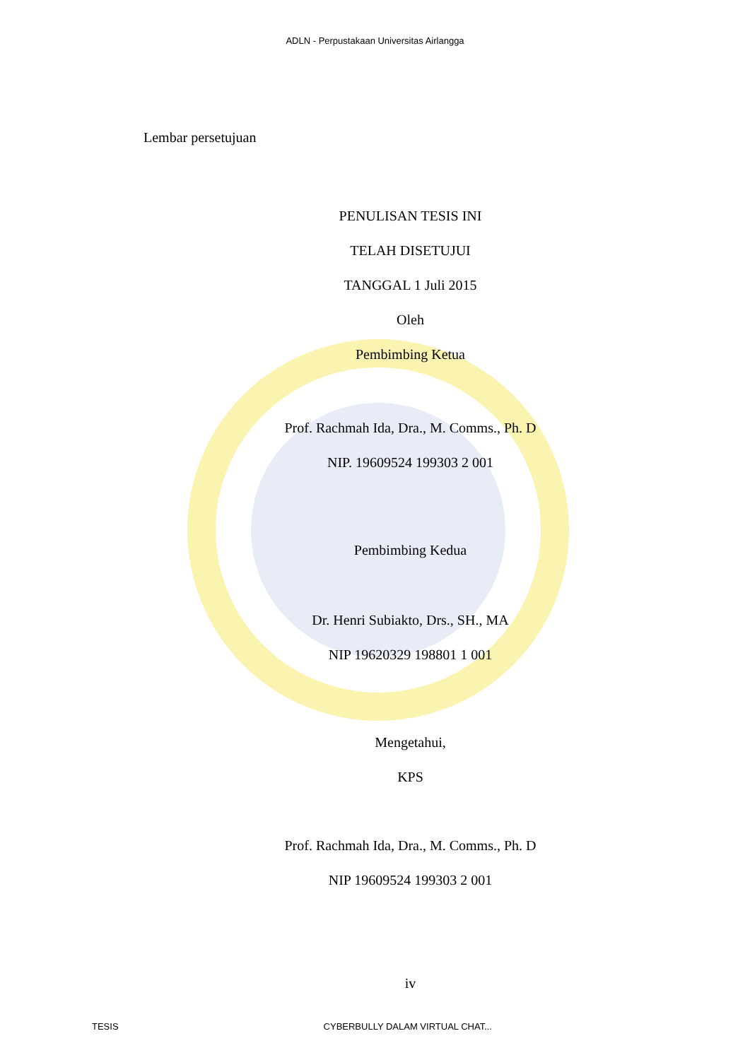ADLN - Perpustakaan Universitas Airlangga
Lembar persetujuan
PENULISAN TESIS INI
TELAH DISETUJUI
TANGGAL 1 Juli 2015
Oleh
Pembimbing Ketua
Prof. Rachmah Ida, Dra., M. Comms., Ph. D
NIP. 19609524 199303 2 001
Pembimbing Kedua
Dr. Henri Subiakto, Drs., SH., MA
NIP 19620329 198801 1 001
Mengetahui,
KPS
Prof. Rachmah Ida, Dra., M. Comms., Ph. D
NIP 19609524 199303 2 001
iv
TESIS CYBERBULLY DALAM VIRTUAL CHAT...